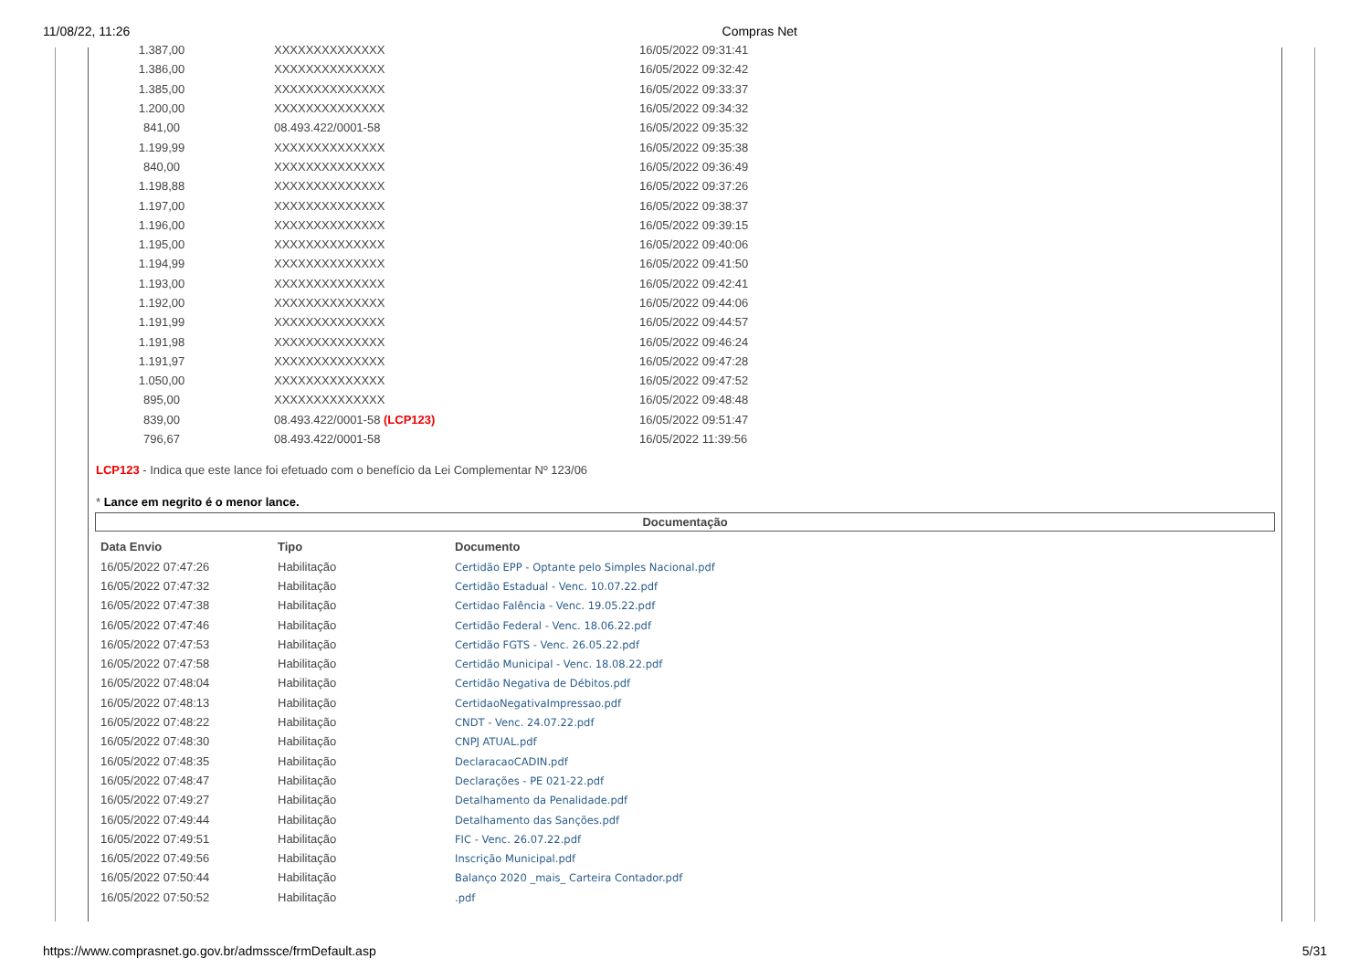11/08/22, 11:26 Compras Net
| 1.387,00 | XXXXXXXXXXXXXX | 16/05/2022 09:31:41 |
| 1.386,00 | XXXXXXXXXXXXXX | 16/05/2022 09:32:42 |
| 1.385,00 | XXXXXXXXXXXXXX | 16/05/2022 09:33:37 |
| 1.200,00 | XXXXXXXXXXXXXX | 16/05/2022 09:34:32 |
| 841,00 | 08.493.422/0001-58 | 16/05/2022 09:35:32 |
| 1.199,99 | XXXXXXXXXXXXXX | 16/05/2022 09:35:38 |
| 840,00 | XXXXXXXXXXXXXX | 16/05/2022 09:36:49 |
| 1.198,88 | XXXXXXXXXXXXXX | 16/05/2022 09:37:26 |
| 1.197,00 | XXXXXXXXXXXXXX | 16/05/2022 09:38:37 |
| 1.196,00 | XXXXXXXXXXXXXX | 16/05/2022 09:39:15 |
| 1.195,00 | XXXXXXXXXXXXXX | 16/05/2022 09:40:06 |
| 1.194,99 | XXXXXXXXXXXXXX | 16/05/2022 09:41:50 |
| 1.193,00 | XXXXXXXXXXXXXX | 16/05/2022 09:42:41 |
| 1.192,00 | XXXXXXXXXXXXXX | 16/05/2022 09:44:06 |
| 1.191,99 | XXXXXXXXXXXXXX | 16/05/2022 09:44:57 |
| 1.191,98 | XXXXXXXXXXXXXX | 16/05/2022 09:46:24 |
| 1.191,97 | XXXXXXXXXXXXXX | 16/05/2022 09:47:28 |
| 1.050,00 | XXXXXXXXXXXXXX | 16/05/2022 09:47:52 |
| 895,00 | XXXXXXXXXXXXXX | 16/05/2022 09:48:48 |
| 839,00 | 08.493.422/0001-58 (LCP123) | 16/05/2022 09:51:47 |
| 796,67 | 08.493.422/0001-58 | 16/05/2022 11:39:56 |
LCP123 - Indica que este lance foi efetuado com o benefício da Lei Complementar Nº 123/06
* Lance em negrito é o menor lance.
Documentação
| Data Envio | Tipo | Documento |
| --- | --- | --- |
| 16/05/2022 07:47:26 | Habilitação | Certidão EPP - Optante pelo Simples Nacional.pdf |
| 16/05/2022 07:47:32 | Habilitação | Certidão Estadual - Venc. 10.07.22.pdf |
| 16/05/2022 07:47:38 | Habilitação | Certidao Falência - Venc. 19.05.22.pdf |
| 16/05/2022 07:47:46 | Habilitação | Certidão Federal - Venc. 18.06.22.pdf |
| 16/05/2022 07:47:53 | Habilitação | Certidão FGTS - Venc. 26.05.22.pdf |
| 16/05/2022 07:47:58 | Habilitação | Certidão Municipal - Venc. 18.08.22.pdf |
| 16/05/2022 07:48:04 | Habilitação | Certidão Negativa de Débitos.pdf |
| 16/05/2022 07:48:13 | Habilitação | CertidaoNegativaImpressao.pdf |
| 16/05/2022 07:48:22 | Habilitação | CNDT - Venc. 24.07.22.pdf |
| 16/05/2022 07:48:30 | Habilitação | CNPJ ATUAL.pdf |
| 16/05/2022 07:48:35 | Habilitação | DeclaracaoCADIN.pdf |
| 16/05/2022 07:48:47 | Habilitação | Declarações - PE 021-22.pdf |
| 16/05/2022 07:49:27 | Habilitação | Detalhamento da Penalidade.pdf |
| 16/05/2022 07:49:44 | Habilitação | Detalhamento das Sanções.pdf |
| 16/05/2022 07:49:51 | Habilitação | FIC - Venc. 26.07.22.pdf |
| 16/05/2022 07:49:56 | Habilitação | Inscrição Municipal.pdf |
| 16/05/2022 07:50:44 | Habilitação | Balanço 2020 _mais_ Carteira Contador.pdf |
| 16/05/2022 07:50:52 | Habilitação | .pdf |
https://www.comprasnet.go.gov.br/admssce/frmDefault.asp 5/31